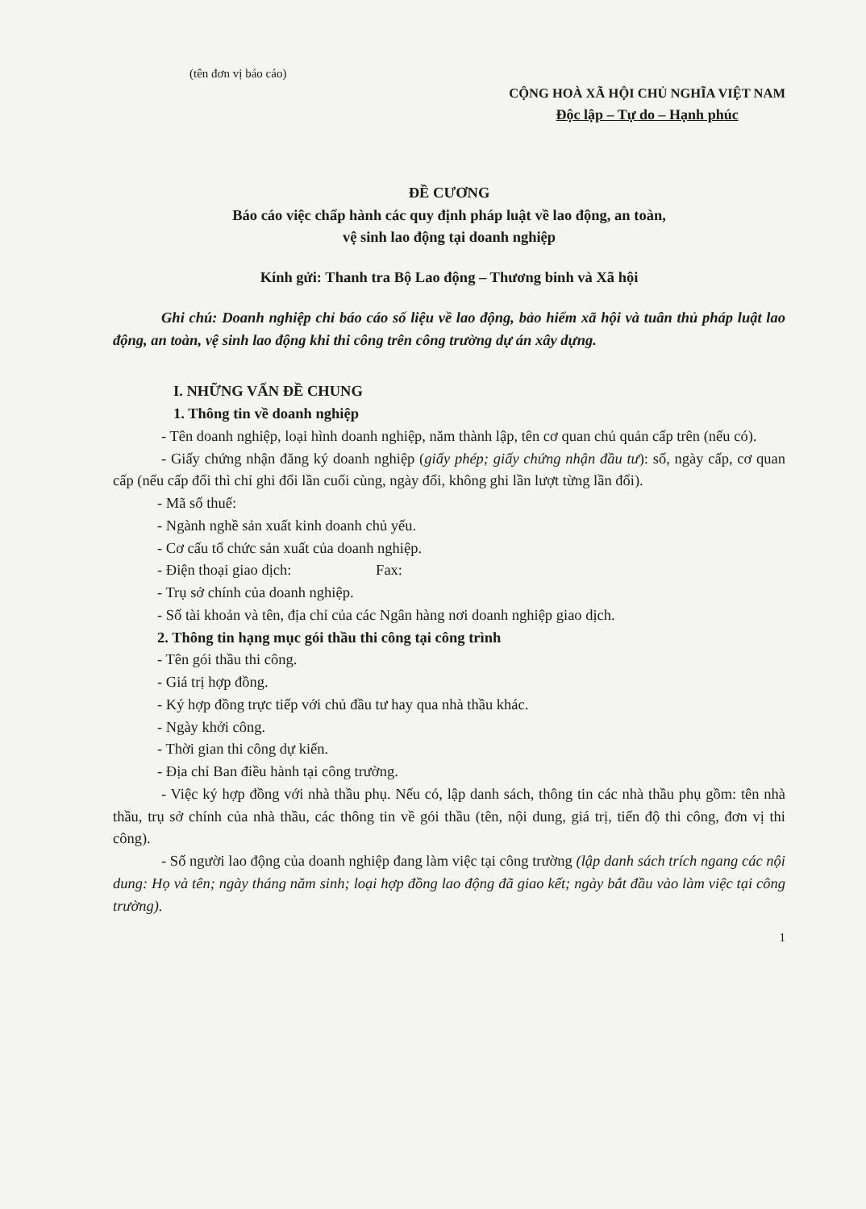(tên đơn vị báo cáo)
CỘNG HOÀ XÃ HỘI CHỦ NGHĨA VIỆT NAM
Độc lập – Tự do – Hạnh phúc
ĐỀ CƯƠNG
Báo cáo việc chấp hành các quy định pháp luật về lao động, an toàn,
vệ sinh lao động tại doanh nghiệp
Kính gửi: Thanh tra Bộ Lao động – Thương binh và Xã hội
Ghi chú: Doanh nghiệp chỉ báo cáo số liệu về lao động, bảo hiểm xã hội và tuân thủ pháp luật lao động, an toàn, vệ sinh lao động khi thi công trên công trường dự án xây dựng.
I. NHỮNG VẤN ĐỀ CHUNG
1. Thông tin về doanh nghiệp
- Tên doanh nghiệp, loại hình doanh nghiệp, năm thành lập, tên cơ quan chủ quản cấp trên (nếu có).
- Giấy chứng nhận đăng ký doanh nghiệp (giấy phép; giấy chứng nhận đầu tư): số, ngày cấp, cơ quan cấp (nếu cấp đổi thì chỉ ghi đổi lần cuối cùng, ngày đổi, không ghi lần lượt từng lần đổi).
- Mã số thuế:
- Ngành nghề sản xuất kinh doanh chủ yếu.
- Cơ cấu tổ chức sản xuất của doanh nghiệp.
- Điện thoại giao dịch: Fax:
- Trụ sở chính của doanh nghiệp.
- Số tài khoản và tên, địa chỉ của các Ngân hàng nơi doanh nghiệp giao dịch.
2. Thông tin hạng mục gói thầu thi công tại công trình
- Tên gói thầu thi công.
- Giá trị hợp đồng.
- Ký hợp đồng trực tiếp với chủ đầu tư hay qua nhà thầu khác.
- Ngày khởi công.
- Thời gian thi công dự kiến.
- Địa chỉ Ban điều hành tại công trường.
- Việc ký hợp đồng với nhà thầu phụ. Nếu có, lập danh sách, thông tin các nhà thầu phụ gồm: tên nhà thầu, trụ sở chính của nhà thầu, các thông tin về gói thầu (tên, nội dung, giá trị, tiến độ thi công, đơn vị thi công).
- Số người lao động của doanh nghiệp đang làm việc tại công trường (lập danh sách trích ngang các nội dung: Họ và tên; ngày tháng năm sinh; loại hợp đồng lao động đã giao kết; ngày bắt đầu vào làm việc tại công trường).
1